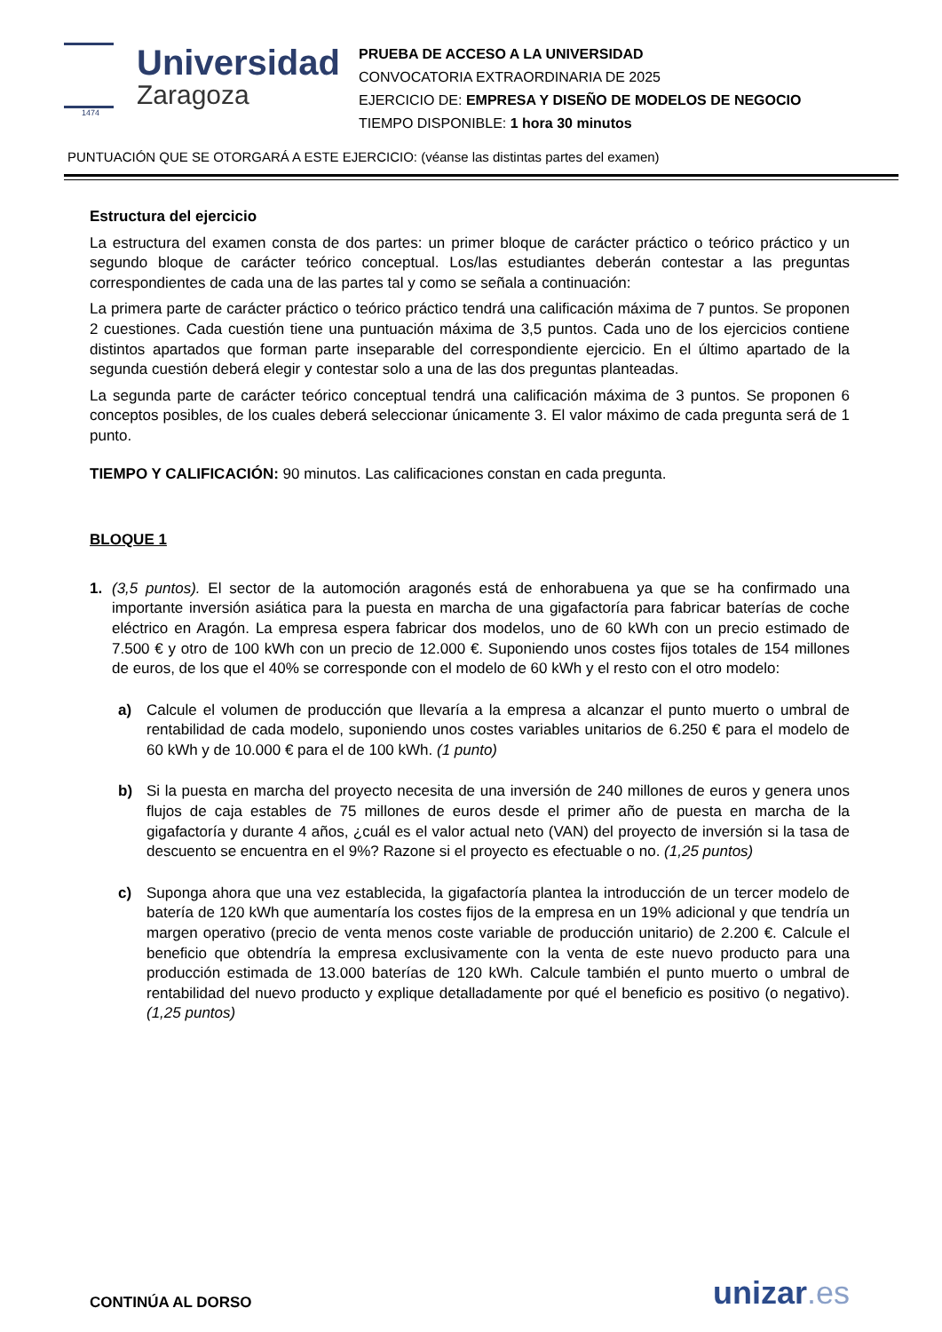1474
Universidad
Zaragoza
PRUEBA DE ACCESO A LA UNIVERSIDAD
CONVOCATORIA EXTRAORDINARIA DE 2025
EJERCICIO DE: EMPRESA Y DISEÑO DE MODELOS DE NEGOCIO
TIEMPO DISPONIBLE: 1 hora 30 minutos
PUNTUACIÓN QUE SE OTORGARÁ A ESTE EJERCICIO: (véanse las distintas partes del examen)
Estructura del ejercicio
La estructura del examen consta de dos partes: un primer bloque de carácter práctico o teórico práctico y un segundo bloque de carácter teórico conceptual. Los/las estudiantes deberán contestar a las preguntas correspondientes de cada una de las partes tal y como se señala a continuación:
La primera parte de carácter práctico o teórico práctico tendrá una calificación máxima de 7 puntos. Se proponen 2 cuestiones. Cada cuestión tiene una puntuación máxima de 3,5 puntos. Cada uno de los ejercicios contiene distintos apartados que forman parte inseparable del correspondiente ejercicio. En el último apartado de la segunda cuestión deberá elegir y contestar solo a una de las dos preguntas planteadas.
La segunda parte de carácter teórico conceptual tendrá una calificación máxima de 3 puntos. Se proponen 6 conceptos posibles, de los cuales deberá seleccionar únicamente 3. El valor máximo de cada pregunta será de 1 punto.
TIEMPO Y CALIFICACIÓN: 90 minutos. Las calificaciones constan en cada pregunta.
BLOQUE 1
1. (3,5 puntos). El sector de la automoción aragonés está de enhorabuena ya que se ha confirmado una importante inversión asiática para la puesta en marcha de una gigafactoría para fabricar baterías de coche eléctrico en Aragón. La empresa espera fabricar dos modelos, uno de 60 kWh con un precio estimado de 7.500 € y otro de 100 kWh con un precio de 12.000 €. Suponiendo unos costes fijos totales de 154 millones de euros, de los que el 40% se corresponde con el modelo de 60 kWh y el resto con el otro modelo:
a) Calcule el volumen de producción que llevaría a la empresa a alcanzar el punto muerto o umbral de rentabilidad de cada modelo, suponiendo unos costes variables unitarios de 6.250 € para el modelo de 60 kWh y de 10.000 € para el de 100 kWh. (1 punto)
b) Si la puesta en marcha del proyecto necesita de una inversión de 240 millones de euros y genera unos flujos de caja estables de 75 millones de euros desde el primer año de puesta en marcha de la gigafactoría y durante 4 años, ¿cuál es el valor actual neto (VAN) del proyecto de inversión si la tasa de descuento se encuentra en el 9%? Razone si el proyecto es efectuable o no. (1,25 puntos)
c) Suponga ahora que una vez establecida, la gigafactoría plantea la introducción de un tercer modelo de batería de 120 kWh que aumentaría los costes fijos de la empresa en un 19% adicional y que tendría un margen operativo (precio de venta menos coste variable de producción unitario) de 2.200 €. Calcule el beneficio que obtendría la empresa exclusivamente con la venta de este nuevo producto para una producción estimada de 13.000 baterías de 120 kWh. Calcule también el punto muerto o umbral de rentabilidad del nuevo producto y explique detalladamente por qué el beneficio es positivo (o negativo). (1,25 puntos)
CONTINÚA AL DORSO
unizar.es